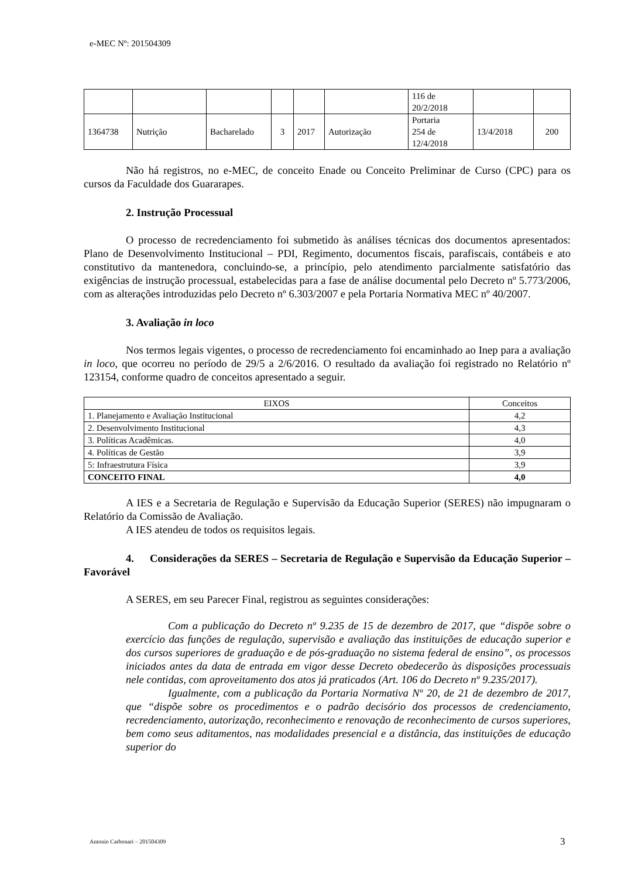e-MEC Nº: 201504309
| | | | | | | 116 de 20/2/2018 | | |
| 1364738 | Nutrição | Bacharelado | 3 | 2017 | Autorização | Portaria 254 de 12/4/2018 | 13/4/2018 | 200 |
Não há registros, no e-MEC, de conceito Enade ou Conceito Preliminar de Curso (CPC) para os cursos da Faculdade dos Guararapes.
2. Instrução Processual
O processo de recredenciamento foi submetido às análises técnicas dos documentos apresentados: Plano de Desenvolvimento Institucional – PDI, Regimento, documentos fiscais, parafiscais, contábeis e ato constitutivo da mantenedora, concluindo-se, a princípio, pelo atendimento parcialmente satisfatório das exigências de instrução processual, estabelecidas para a fase de análise documental pelo Decreto nº 5.773/2006, com as alterações introduzidas pelo Decreto nº 6.303/2007 e pela Portaria Normativa MEC nº 40/2007.
3. Avaliação in loco
Nos termos legais vigentes, o processo de recredenciamento foi encaminhado ao Inep para a avaliação in loco, que ocorreu no período de 29/5 a 2/6/2016. O resultado da avaliação foi registrado no Relatório nº 123154, conforme quadro de conceitos apresentado a seguir.
| EIXOS | Conceitos |
| 1. Planejamento e Avaliação Institucional | 4,2 |
| 2. Desenvolvimento Institucional | 4,3 |
| 3. Políticas Acadêmicas. | 4,0 |
| 4. Políticas de Gestão | 3,9 |
| 5: Infraestrutura Física | 3,9 |
| CONCEITO FINAL | 4,0 |
A IES e a Secretaria de Regulação e Supervisão da Educação Superior (SERES) não impugnaram o Relatório da Comissão de Avaliação.
A IES atendeu de todos os requisitos legais.
4. Considerações da SERES – Secretaria de Regulação e Supervisão da Educação Superior – Favorável
A SERES, em seu Parecer Final, registrou as seguintes considerações:
Com a publicação do Decreto nº 9.235 de 15 de dezembro de 2017, que “dispõe sobre o exercício das funções de regulação, supervisão e avaliação das instituições de educação superior e dos cursos superiores de graduação e de pós-graduação no sistema federal de ensino”, os processos iniciados antes da data de entrada em vigor desse Decreto obedecerão às disposições processuais nele contidas, com aproveitamento dos atos já praticados (Art. 106 do Decreto nº 9.235/2017).
Igualmente, com a publicação da Portaria Normativa Nº 20, de 21 de dezembro de 2017, que “dispõe sobre os procedimentos e o padrão decisório dos processos de credenciamento, recredenciamento, autorização, reconhecimento e renovação de reconhecimento de cursos superiores, bem como seus aditamentos, nas modalidades presencial e a distância, das instituições de educação superior do
Antonio Carbonari – 201504309 3